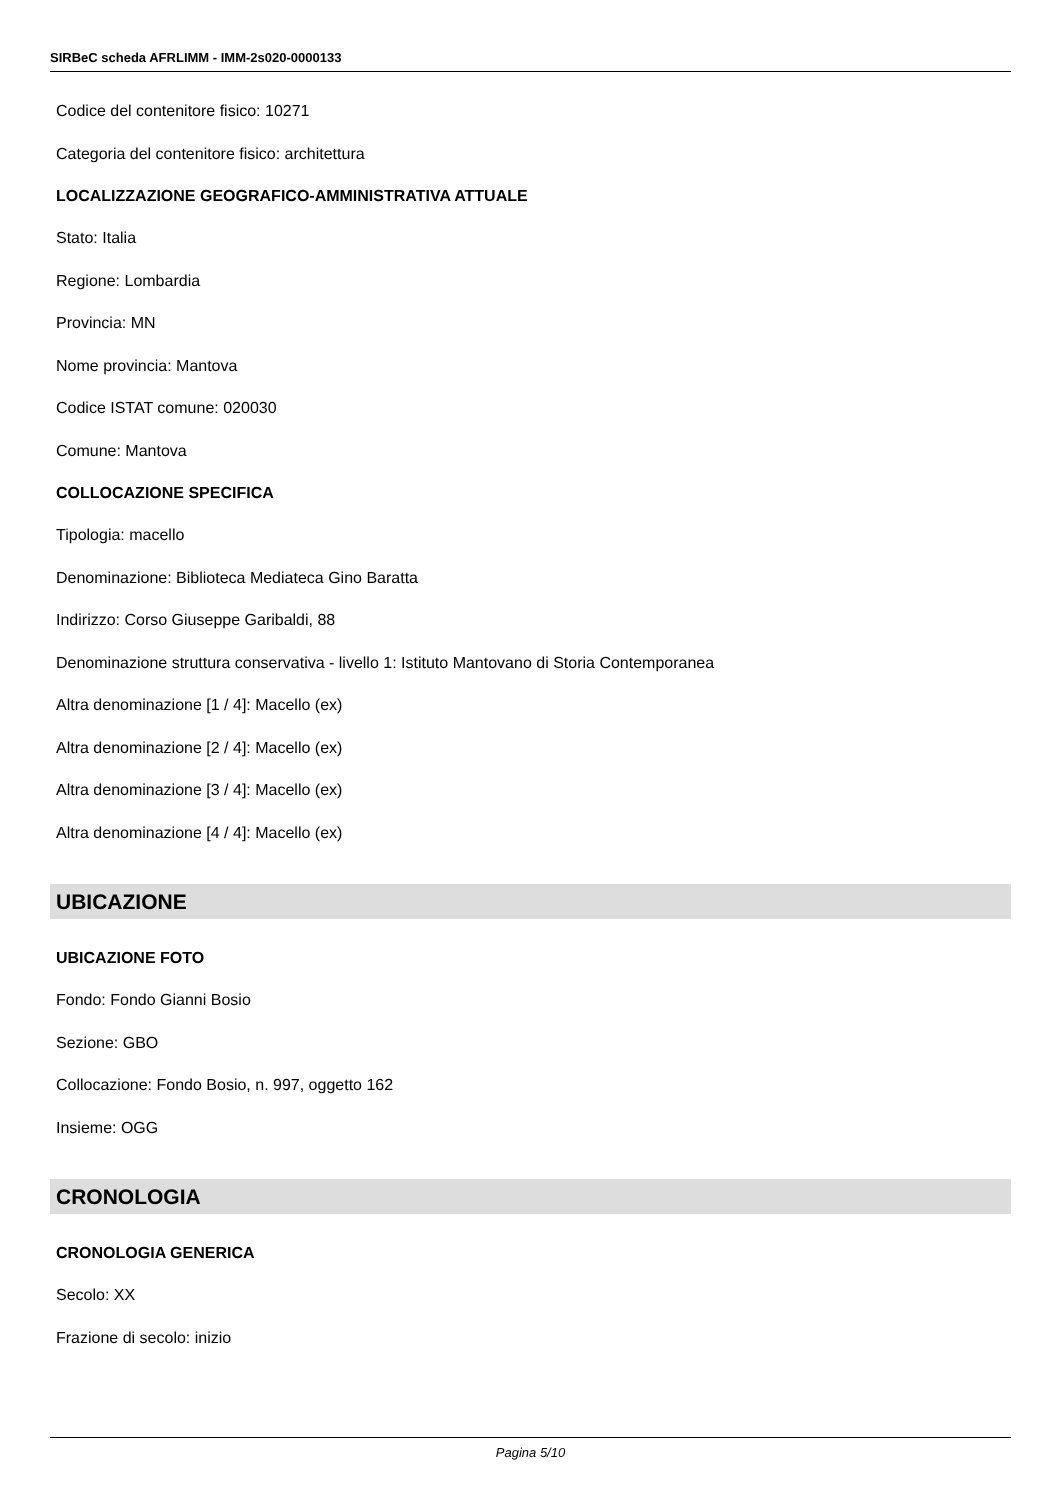SIRBeC scheda AFRLIMM - IMM-2s020-0000133
Codice del contenitore fisico: 10271
Categoria del contenitore fisico: architettura
LOCALIZZAZIONE GEOGRAFICO-AMMINISTRATIVA ATTUALE
Stato: Italia
Regione: Lombardia
Provincia: MN
Nome provincia: Mantova
Codice ISTAT comune: 020030
Comune: Mantova
COLLOCAZIONE SPECIFICA
Tipologia: macello
Denominazione: Biblioteca Mediateca Gino Baratta
Indirizzo: Corso Giuseppe Garibaldi, 88
Denominazione struttura conservativa - livello 1: Istituto Mantovano di Storia Contemporanea
Altra denominazione [1 / 4]: Macello (ex)
Altra denominazione [2 / 4]: Macello (ex)
Altra denominazione [3 / 4]: Macello (ex)
Altra denominazione [4 / 4]: Macello (ex)
UBICAZIONE
UBICAZIONE FOTO
Fondo: Fondo Gianni Bosio
Sezione: GBO
Collocazione: Fondo Bosio, n. 997, oggetto 162
Insieme: OGG
CRONOLOGIA
CRONOLOGIA GENERICA
Secolo: XX
Frazione di secolo: inizio
Pagina 5/10